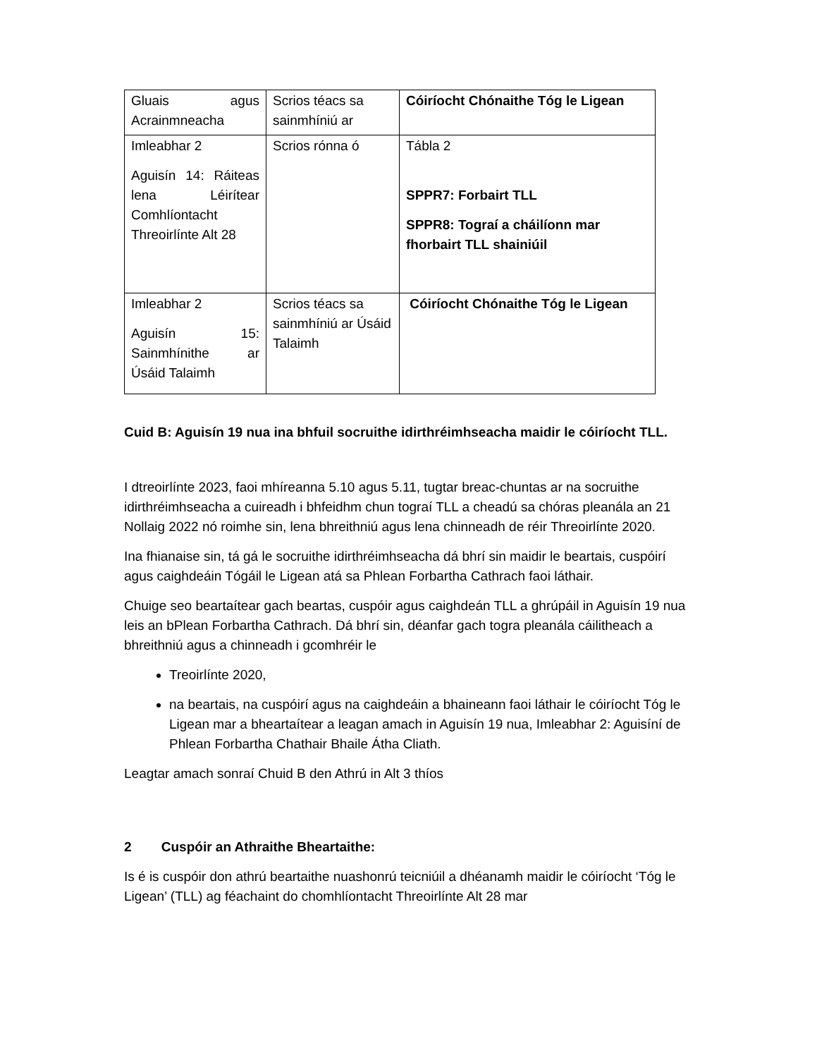| Gluais agus Acrainmneacha | Scrios téacs sa sainmhíniú ar | Cóiríocht Chónaithe Tóg le Ligean |
| Imleabhar 2 Aguisín 14: Ráiteas lena Léirítear Comhlíontacht Threoirlínte Alt 28 | Scrios rónna ó | Tábla 2 SPPR7: Forbairt TLL SPPR8: Tograí a cháilíonn mar fhorbairt TLL shainiúil |
| Imleabhar 2 Aguisín 15: Sainmhínithe ar Úsáid Talaimh | Scrios téacs sa sainmhíniú ar Úsáid Talaimh | Cóiríocht Chónaithe Tóg le Ligean |
Cuid B: Aguisín 19 nua ina bhfuil socruithe idirthréimhseacha maidir le cóiríocht TLL.
I dtreoirlínte 2023, faoi mhíreanna 5.10 agus 5.11, tugtar breac-chuntas ar na socruithe idirthréimhseacha a cuireadh i bhfeidhm chun tograí TLL a cheadú sa chóras pleanála an 21 Nollaig 2022 nó roimhe sin, lena bhreithniú agus lena chinneadh de réir Threoirlínte 2020.
Ina fhianaise sin, tá gá le socruithe idirthréimhseacha dá bhrí sin maidir le beartais, cuspóirí agus caighdeáin Tógáil le Ligean atá sa Phlean Forbartha Cathrach faoi láthair.
Chuige seo beartaítear gach beartas, cuspóir agus caighdeán TLL a ghrúpáil in Aguisín 19 nua leis an bPlean Forbartha Cathrach. Dá bhrí sin, déanfar gach togra pleanála cáilitheach a bhreithniú agus a chinneadh i gcomhréir le
Treoirlínte 2020,
na beartais, na cuspóirí agus na caighdeáin a bhaineann faoi láthair le cóiríocht Tóg le Ligean mar a bheartaítear a leagan amach in Aguisín 19 nua, Imleabhar 2: Aguisíní de Phlean Forbartha Chathair Bhaile Átha Cliath.
Leagtar amach sonraí Chuid B den Athrú in Alt 3 thíos
2 Cuspóir an Athraithe Bheartaithe:
Is é is cuspóir don athrú beartaithe nuashonrú teicniúil a dhéanamh maidir le cóiríocht ‘Tóg le Ligean’ (TLL) ag féachaint do chomhlíontacht Threoirlínte Alt 28 mar